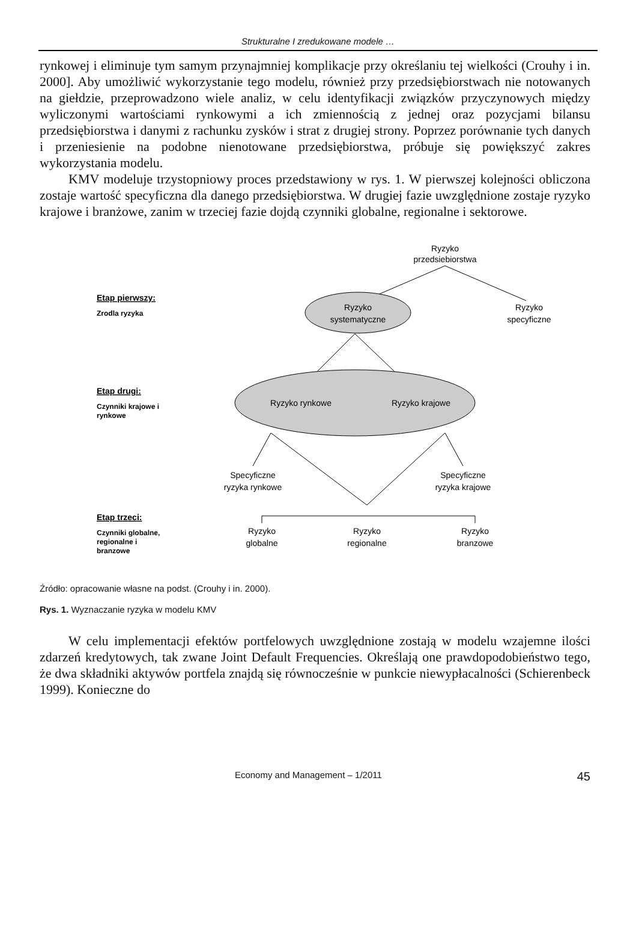Strukturalne I zredukowane modele …
rynkowej i eliminuje tym samym przynajmniej komplikacje przy określaniu tej wielkości (Crouhy i in. 2000]. Aby umożliwić wykorzystanie tego modelu, również przy przedsiębiorstwach nie notowanych na giełdzie, przeprowadzono wiele analiz, w celu identyfikacji związków przyczynowych między wyliczonymi wartościami rynkowymi a ich zmiennością z jednej oraz pozycjami bilansu przedsiębiorstwa i danymi z rachunku zysków i strat z drugiej strony. Poprzez porównanie tych danych i przeniesienie na podobne nienotowane przedsiębiorstwa, próbuje się powiększyć zakres wykorzystania modelu.
KMV modeluje trzystopniowy proces przedstawiony w rys. 1. W pierwszej kolejności obliczona zostaje wartość specyficzna dla danego przedsiębiorstwa. W drugiej fazie uwzględnione zostaje ryzyko krajowe i branżowe, zanim w trzeciej fazie dojdą czynniki globalne, regionalne i sektorowe.
Ryzyko
przedsiebiorstwa
Ryzyko
systematyczne
Ryzyko
specyficzne
Etap pierwszy:
Zrodla ryzyka
Ryzyko rynkowe
Ryzyko krajowe
Etap drugi:
Czynniki krajowe i
rynkowe
Specyficzne
ryzyka rynkowe
Specyficzne
ryzyka krajowe
Ryzyko
globalne
Ryzyko
regionalne
Ryzyko
branzowe
Etap trzeci:
Czynniki globalne,
regionalne i
branzowe
Źródło: opracowanie własne na podst. (Crouhy i in. 2000).
Rys. 1. Wyznaczanie ryzyka w modelu KMV
W celu implementacji efektów portfelowych uwzględnione zostają w modelu wzajemne ilości zdarzeń kredytowych, tak zwane Joint Default Frequencies. Określają one prawdopodobieństwo tego, że dwa składniki aktywów portfela znajdą się równocześnie w punkcie niewypłacalności (Schierenbeck 1999). Konieczne do
Economy and Management – 1/2011 45